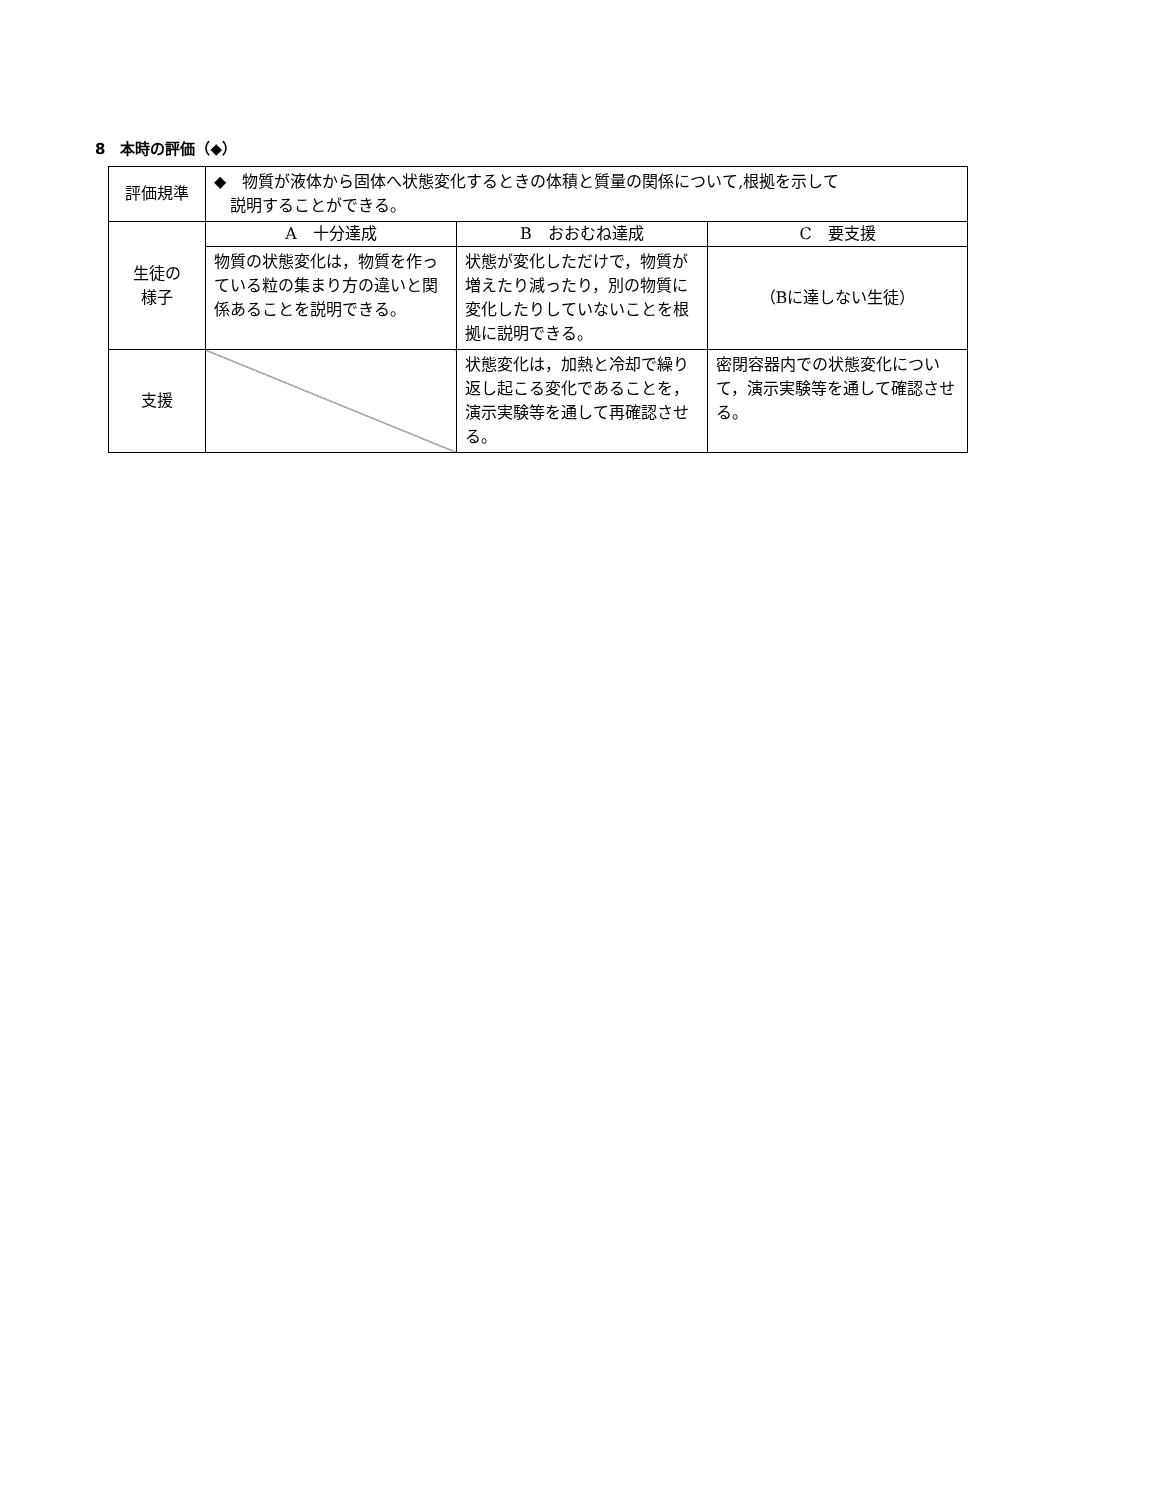8　本時の評価（◆）
| 評価規準 | ◆ 物質が液体から固体へ状態変化するときの体積と質量の関係について,根拠を示して 説明することができる。 | | |
| 生徒の 様子 | A 十分達成 | B おおむね達成 | C 要支援 |
| | 物質の状態変化は，物質を作っている粒の集まり方の違いと関係あることを説明できる。 | 状態が変化しただけで，物質が増えたり減ったり，別の物質に変化したりしていないことを根拠に説明できる。 | （Bに達しない生徒） |
| 支援 | | 状態変化は，加熱と冷却で繰り返し起こる変化であることを，演示実験等を通して再確認させる。 | 密閉容器内での状態変化について，演示実験等を通して確認させる。 |